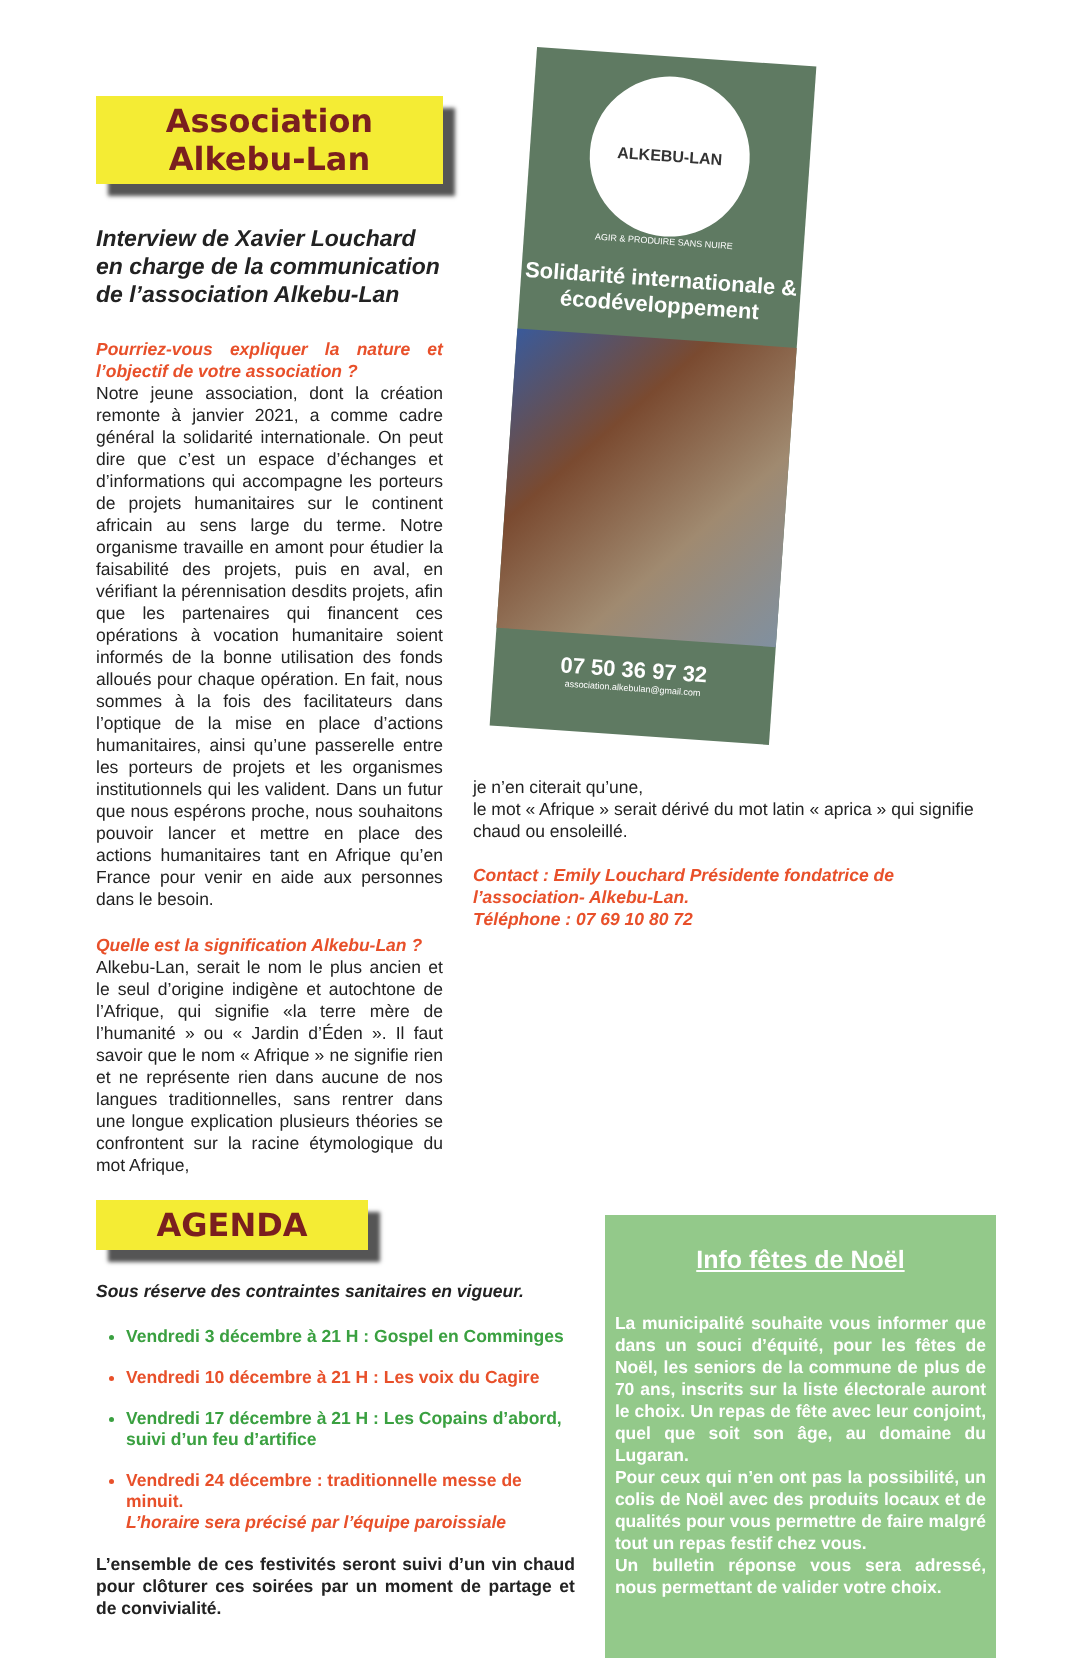Association Alkebu-Lan
Interview de Xavier Louchard en charge de la communication de l’association Alkebu-Lan
Pourriez-vous expliquer la nature et l’objectif de votre association ?
Notre jeune association, dont la création remonte à janvier 2021, a comme cadre général la solidarité internationale. On peut dire que c’est un espace d’échanges et d’informations qui accompagne les porteurs de projets humanitaires sur le continent africain au sens large du terme. Notre organisme travaille en amont pour étudier la faisabilité des projets, puis en aval, en vérifiant la pérennisation desdits projets, afin que les partenaires qui financent ces opérations à vocation humanitaire soient informés de la bonne utilisation des fonds alloués pour chaque opération. En fait, nous sommes à la fois des facilitateurs dans l’optique de la mise en place d’actions humanitaires, ainsi qu’une passerelle entre les porteurs de projets et les organismes institutionnels qui les valident. Dans un futur que nous espérons proche, nous souhaitons pouvoir lancer et mettre en place des actions humanitaires tant en Afrique qu’en France pour venir en aide aux personnes dans le besoin.
Quelle est la signification Alkebu-Lan ?
Alkebu-Lan, serait le nom le plus ancien et le seul d’origine indigène et autochtone de l’Afrique, qui signifie «la terre mère de l’humanité » ou « Jardin d’Éden ». Il faut savoir que le nom « Afrique » ne signifie rien et ne représente rien dans aucune de nos langues traditionnelles, sans rentrer dans une longue explication plusieurs théories se confrontent sur la racine étymologique du mot Afrique,
ALKEBU-LAN
AGIR & PRODUIRE SANS NUIRE
Solidarité internationale & écodéveloppement
07 50 36 97 32
association.alkebulan@gmail.com
je n’en citerait qu’une,
le mot « Afrique » serait dérivé du mot latin « aprica » qui signifie chaud ou ensoleillé.
Contact : Emily Louchard Présidente fondatrice de l’association- Alkebu-Lan.
Téléphone : 07 69 10 80 72
AGENDA
Sous réserve des contraintes sanitaires en vigueur.
Vendredi 3 décembre à 21 H : Gospel en Comminges
Vendredi 10 décembre à 21 H : Les voix du Cagire
Vendredi 17 décembre à 21 H : Les Copains d’abord, suivi d’un feu d’artifice
Vendredi 24 décembre : traditionnelle messe de minuit.
L’horaire sera précisé par l’équipe paroissiale
L’ensemble de ces festivités seront suivi d’un vin chaud pour clôturer ces soirées par un moment de partage et de convivialité.
Info fêtes de Noël
La municipalité souhaite vous informer que dans un souci d’équité, pour les fêtes de Noël, les seniors de la commune de plus de 70 ans, inscrits sur la liste électorale auront le choix. Un repas de fête avec leur conjoint, quel que soit son âge, au domaine du Lugaran.
Pour ceux qui n’en ont pas la possibilité, un colis de Noël avec des produits locaux et de qualités pour vous permettre de faire malgré tout un repas festif chez vous.
Un bulletin réponse vous sera adressé, nous permettant de valider votre choix.